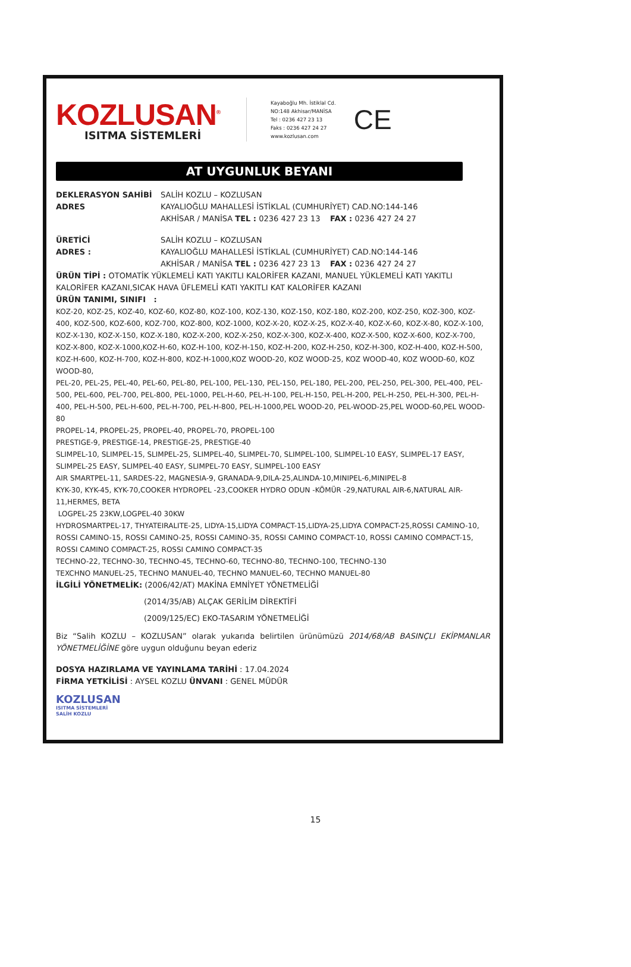KOZLUSAN<sup>®</sup>
ISITMA SİSTEMLERİ
Kayaboğlu Mh. İstiklal Cd.
NO:148 Akhisar/MANİSA
Tel : 0236 427 23 13
Faks : 0236 427 24 27
www.kozlusan.com
CE
AT UYGUNLUK BEYANI
DEKLERASYON SAHİBİ SALİH KOZLU – KOZLUSAN
ADRES KAYALIOĞLU MAHALLESİ İSTİKLAL (CUMHURİYET) CAD.NO:144-146
AKHİSAR / MANİSA TEL : 0236 427 23 13 FAX : 0236 427 24 27
ÜRETİCİ SALİH KOZLU – KOZLUSAN
ADRES : KAYALIOĞLU MAHALLESİ İSTİKLAL (CUMHURİYET) CAD.NO:144-146
AKHİSAR / MANİSA TEL : 0236 427 23 13 FAX : 0236 427 24 27
ÜRÜN TİPİ : OTOMATİK YÜKLEMELİ KATI YAKITLI KALORİFER KAZANI, MANUEL YÜKLEMELİ KATI YAKITLI KALORİFER KAZANI,SICAK HAVA ÜFLEMELİ KATI YAKITLI KAT KALORİFER KAZANI
ÜRÜN TANIMI, SINIFI :
KOZ-20, KOZ-25, KOZ-40, KOZ-60, KOZ-80, KOZ-100, KOZ-130, KOZ-150, KOZ-180, KOZ-200, KOZ-250, KOZ-300, KOZ-400, KOZ-500, KOZ-600, KOZ-700, KOZ-800, KOZ-1000, KOZ-X-20, KOZ-X-25, KOZ-X-40, KOZ-X-60, KOZ-X-80, KOZ-X-100, KOZ-X-130, KOZ-X-150, KOZ-X-180, KOZ-X-200, KOZ-X-250, KOZ-X-300, KOZ-X-400, KOZ-X-500, KOZ-X-600, KOZ-X-700, KOZ-X-800, KOZ-X-1000,KOZ-H-60, KOZ-H-100, KOZ-H-150, KOZ-H-200, KOZ-H-250, KOZ-H-300, KOZ-H-400, KOZ-H-500, KOZ-H-600, KOZ-H-700, KOZ-H-800, KOZ-H-1000,KOZ WOOD-20, KOZ WOOD-25, KOZ WOOD-40, KOZ WOOD-60, KOZ WOOD-80,
PEL-20, PEL-25, PEL-40, PEL-60, PEL-80, PEL-100, PEL-130, PEL-150, PEL-180, PEL-200, PEL-250, PEL-300, PEL-400, PEL-500, PEL-600, PEL-700, PEL-800, PEL-1000, PEL-H-60, PEL-H-100, PEL-H-150, PEL-H-200, PEL-H-250, PEL-H-300, PEL-H-400, PEL-H-500, PEL-H-600, PEL-H-700, PEL-H-800, PEL-H-1000,PEL WOOD-20, PEL-WOOD-25,PEL WOOD-60,PEL WOOD-80
PROPEL-14, PROPEL-25, PROPEL-40, PROPEL-70, PROPEL-100
PRESTIGE-9, PRESTIGE-14, PRESTIGE-25, PRESTIGE-40
SLIMPEL-10, SLIMPEL-15, SLIMPEL-25, SLIMPEL-40, SLIMPEL-70, SLIMPEL-100, SLIMPEL-10 EASY, SLIMPEL-17 EASY, SLIMPEL-25 EASY, SLIMPEL-40 EASY, SLIMPEL-70 EASY, SLIMPEL-100 EASY
AIR SMARTPEL-11, SARDES-22, MAGNESIA-9, GRANADA-9,DILA-25,ALINDA-10,MINIPEL-6,MINIPEL-8
KYK-30, KYK-45, KYK-70,COOKER HYDROPEL -23,COOKER HYDRO ODUN -KÖMÜR -29,NATURAL AIR-6,NATURAL AIR-11,HERMES, BETA
LOGPEL-25 23KW,LOGPEL-40 30KW
HYDROSMARTPEL-17, THYATEIRALITE-25, LIDYA-15,LIDYA COMPACT-15,LIDYA-25,LIDYA COMPACT-25,ROSSI CAMINO-10, ROSSI CAMINO-15, ROSSI CAMINO-25, ROSSI CAMINO-35, ROSSI CAMINO COMPACT-10, ROSSI CAMINO COMPACT-15, ROSSI CAMINO COMPACT-25, ROSSI CAMINO COMPACT-35
TECHNO-22, TECHNO-30, TECHNO-45, TECHNO-60, TECHNO-80, TECHNO-100, TECHNO-130
TEXCHNO MANUEL-25, TECHNO MANUEL-40, TECHNO MANUEL-60, TECHNO MANUEL-80
İLGİLİ YÖNETMELİK: (2006/42/AT) MAKİNA EMNİYET YÖNETMELİĞİ
(2014/35/AB) ALÇAK GERİLİM DİREKTİFİ
(2009/125/EC) EKO-TASARIM YÖNETMELİĞİ
Biz “Salih KOZLU – KOZLUSAN” olarak yukarıda belirtilen ürünümüzü 2014/68/AB BASINÇLI EKİPMANLAR YÖNETMELİĞİNE göre uygun olduğunu beyan ederiz
DOSYA HAZIRLAMA VE YAYINLAMA TARİHİ : 17.04.2024
FİRMA YETKİLİSİ : AYSEL KOZLU ÜNVANI : GENEL MÜDÜR
KOZLUSAN
ISITMA SİSTEMLERİ
SALİH KOZLU
15